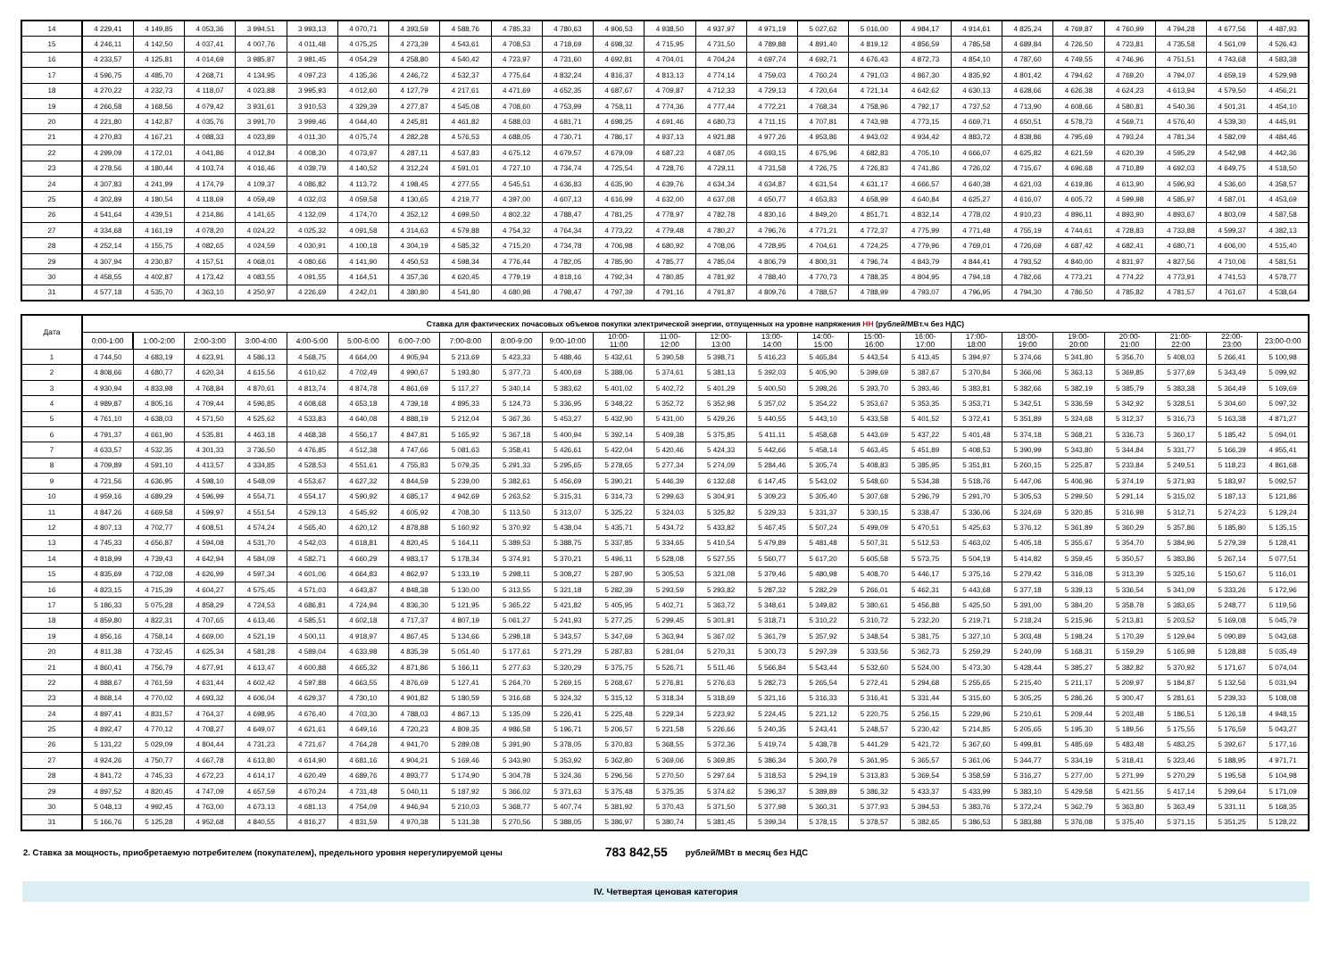| 14 | 4 229,41 | 4 149,85 | 4 053,36 | 3 994,51 | 3 993,13 | 4 070,71 | 4 393,59 | 4 588,76 | 4 785,33 | 4 780,63 | 4 906,53 | 4 938,50 | 4 937,97 | 4 971,19 | 5 027,62 | 5 016,00 | 4 984,17 | 4 914,61 | 4 825,24 | 4 769,87 | 4 760,99 | 4 794,28 | 4 677,56 | 4 487,93 |
| 15 | 4 246,11 | 4 142,50 | 4 037,41 | 4 007,76 | 4 011,48 | 4 075,25 | 4 273,39 | 4 543,61 | 4 708,53 | 4 718,69 | 4 698,32 | 4 715,95 | 4 731,50 | 4 789,88 | 4 891,40 | 4 819,12 | 4 856,59 | 4 785,58 | 4 689,84 | 4 726,50 | 4 723,81 | 4 735,58 | 4 561,09 | 4 526,43 |
| 16 | 4 233,57 | 4 125,81 | 4 014,69 | 3 985,87 | 3 981,45 | 4 054,29 | 4 258,80 | 4 540,42 | 4 723,97 | 4 731,60 | 4 692,81 | 4 704,01 | 4 704,24 | 4 697,74 | 4 692,71 | 4 676,43 | 4 872,73 | 4 854,10 | 4 787,60 | 4 749,55 | 4 746,96 | 4 751,51 | 4 743,68 | 4 583,38 |
| 17 | 4 596,75 | 4 485,70 | 4 268,71 | 4 134,95 | 4 097,23 | 4 135,36 | 4 246,72 | 4 532,37 | 4 775,64 | 4 832,24 | 4 816,37 | 4 813,13 | 4 774,14 | 4 759,03 | 4 760,24 | 4 791,03 | 4 867,30 | 4 835,92 | 4 801,42 | 4 794,62 | 4 769,20 | 4 794,07 | 4 659,19 | 4 529,98 |
| 18 | 4 270,22 | 4 232,73 | 4 118,07 | 4 023,88 | 3 995,93 | 4 012,60 | 4 127,79 | 4 217,61 | 4 471,69 | 4 652,35 | 4 687,67 | 4 709,87 | 4 712,33 | 4 729,13 | 4 720,64 | 4 721,14 | 4 642,62 | 4 630,13 | 4 628,66 | 4 626,38 | 4 624,23 | 4 613,94 | 4 579,50 | 4 456,21 |
| 19 | 4 266,58 | 4 168,56 | 4 079,42 | 3 931,61 | 3 910,53 | 4 329,39 | 4 277,87 | 4 545,08 | 4 708,60 | 4 753,99 | 4 758,11 | 4 774,36 | 4 777,44 | 4 772,21 | 4 768,34 | 4 758,96 | 4 792,17 | 4 737,52 | 4 713,90 | 4 608,66 | 4 580,81 | 4 540,36 | 4 501,31 | 4 454,10 |
| 20 | 4 221,80 | 4 142,87 | 4 035,76 | 3 991,70 | 3 999,46 | 4 044,40 | 4 245,81 | 4 461,82 | 4 588,03 | 4 681,71 | 4 698,25 | 4 691,46 | 4 680,73 | 4 711,15 | 4 707,81 | 4 743,98 | 4 773,15 | 4 669,71 | 4 650,51 | 4 578,73 | 4 569,71 | 4 576,40 | 4 539,30 | 4 445,91 |
| 21 | 4 270,83 | 4 167,21 | 4 088,33 | 4 023,89 | 4 011,30 | 4 075,74 | 4 282,28 | 4 576,53 | 4 688,05 | 4 730,71 | 4 786,17 | 4 937,13 | 4 921,88 | 4 977,26 | 4 953,86 | 4 943,02 | 4 934,42 | 4 883,72 | 4 838,86 | 4 795,69 | 4 793,24 | 4 781,34 | 4 582,09 | 4 484,46 |
| 22 | 4 299,09 | 4 172,01 | 4 041,86 | 4 012,84 | 4 008,30 | 4 073,97 | 4 287,11 | 4 537,83 | 4 675,12 | 4 679,57 | 4 679,09 | 4 687,23 | 4 687,05 | 4 693,15 | 4 675,96 | 4 682,83 | 4 705,10 | 4 666,07 | 4 625,82 | 4 621,59 | 4 620,39 | 4 595,29 | 4 542,98 | 4 442,36 |
| 23 | 4 278,56 | 4 180,44 | 4 103,74 | 4 016,46 | 4 039,79 | 4 140,52 | 4 312,24 | 4 591,01 | 4 727,10 | 4 734,74 | 4 725,54 | 4 728,76 | 4 729,11 | 4 731,58 | 4 726,75 | 4 726,83 | 4 741,86 | 4 726,02 | 4 715,67 | 4 696,68 | 4 710,89 | 4 692,03 | 4 649,75 | 4 518,50 |
| 24 | 4 307,83 | 4 241,99 | 4 174,79 | 4 109,37 | 4 086,82 | 4 113,72 | 4 198,45 | 4 277,55 | 4 545,51 | 4 636,83 | 4 635,90 | 4 639,76 | 4 634,34 | 4 634,87 | 4 631,54 | 4 631,17 | 4 666,57 | 4 640,38 | 4 621,03 | 4 619,86 | 4 613,90 | 4 596,93 | 4 536,60 | 4 358,57 |
| 25 | 4 302,89 | 4 180,54 | 4 118,69 | 4 059,49 | 4 032,03 | 4 059,58 | 4 130,65 | 4 219,77 | 4 397,00 | 4 607,13 | 4 616,99 | 4 632,00 | 4 637,08 | 4 650,77 | 4 653,83 | 4 658,99 | 4 640,84 | 4 625,27 | 4 616,07 | 4 605,72 | 4 599,98 | 4 585,97 | 4 587,01 | 4 453,69 |
| 26 | 4 541,64 | 4 439,51 | 4 214,86 | 4 141,65 | 4 132,09 | 4 174,70 | 4 352,12 | 4 699,50 | 4 802,32 | 4 788,47 | 4 781,25 | 4 778,97 | 4 782,78 | 4 830,16 | 4 849,20 | 4 851,71 | 4 832,14 | 4 778,02 | 4 910,23 | 4 896,11 | 4 893,90 | 4 893,67 | 4 803,09 | 4 587,58 |
| 27 | 4 334,68 | 4 161,19 | 4 078,20 | 4 024,22 | 4 025,32 | 4 091,58 | 4 314,63 | 4 579,88 | 4 754,32 | 4 764,34 | 4 773,22 | 4 779,48 | 4 780,27 | 4 796,76 | 4 771,21 | 4 772,37 | 4 775,99 | 4 771,48 | 4 755,19 | 4 744,61 | 4 728,83 | 4 733,88 | 4 599,37 | 4 382,13 |
| 28 | 4 252,14 | 4 155,75 | 4 082,65 | 4 024,59 | 4 030,91 | 4 100,18 | 4 304,19 | 4 585,32 | 4 715,20 | 4 734,78 | 4 706,98 | 4 680,92 | 4 708,06 | 4 728,95 | 4 704,61 | 4 724,25 | 4 779,96 | 4 769,01 | 4 726,69 | 4 687,42 | 4 682,41 | 4 680,71 | 4 606,00 | 4 515,40 |
| 29 | 4 307,94 | 4 230,87 | 4 157,51 | 4 068,01 | 4 080,66 | 4 141,90 | 4 450,53 | 4 598,34 | 4 776,44 | 4 782,05 | 4 785,90 | 4 785,77 | 4 785,04 | 4 806,79 | 4 800,31 | 4 796,74 | 4 843,79 | 4 844,41 | 4 793,52 | 4 840,00 | 4 831,97 | 4 827,56 | 4 710,06 | 4 581,51 |
| 30 | 4 458,55 | 4 402,87 | 4 173,42 | 4 083,55 | 4 091,55 | 4 164,51 | 4 357,36 | 4 620,45 | 4 779,19 | 4 818,16 | 4 792,34 | 4 780,85 | 4 781,92 | 4 788,40 | 4 770,73 | 4 788,35 | 4 804,95 | 4 794,18 | 4 782,66 | 4 773,21 | 4 774,22 | 4 773,91 | 4 741,53 | 4 578,77 |
| 31 | 4 577,18 | 4 535,70 | 4 363,10 | 4 250,97 | 4 226,69 | 4 242,01 | 4 380,80 | 4 541,80 | 4 680,98 | 4 798,47 | 4 797,39 | 4 791,16 | 4 791,87 | 4 809,76 | 4 788,57 | 4 788,99 | 4 793,07 | 4 796,95 | 4 794,30 | 4 786,50 | 4 785,82 | 4 781,57 | 4 761,67 | 4 538,64 |
| Дата | Ставка для фактических почасовых объемов покупки электрической энергии, отпущенных на уровне напряжения НН (рублей/МВт.ч без НДС) | | | | | | | | | | | | | | | | | | | | | | | |
| --- | --- | --- | --- | --- | --- | --- | --- | --- | --- | --- | --- | --- | --- | --- | --- | --- | --- | --- | --- | --- | --- | --- | --- | --- |
| | 0:00-1:00 | 1:00-2:00 | 2:00-3:00 | 3:00-4:00 | 4:00-5:00 | 5:00-6:00 | 6:00-7:00 | 7:00-8:00 | 8:00-9:00 | 9:00-10:00 | 10:00- 11:00 | 11:00- 12:00 | 12:00- 13:00 | 13:00- 14:00 | 14:00- 15:00 | 15:00- 16:00 | 16:00- 17:00 | 17:00- 18:00 | 18:00- 19:00 | 19:00- 20:00 | 20:00- 21:00 | 21:00- 22:00 | 22:00- 23:00 | 23:00-0:00 |
| 1 | 4 744,50 | 4 683,19 | 4 623,91 | 4 586,13 | 4 568,75 | 4 664,00 | 4 905,94 | 5 213,69 | 5 423,33 | 5 488,46 | 5 432,61 | 5 390,58 | 5 398,71 | 5 416,23 | 5 465,84 | 5 443,54 | 5 413,45 | 5 394,97 | 5 374,66 | 5 341,80 | 5 356,70 | 5 408,03 | 5 266,41 | 5 100,98 |
| 2 | 4 808,66 | 4 680,77 | 4 620,34 | 4 615,56 | 4 610,62 | 4 702,49 | 4 990,67 | 5 193,80 | 5 377,73 | 5 400,69 | 5 388,06 | 5 374,61 | 5 381,13 | 5 392,03 | 5 405,90 | 5 399,69 | 5 387,67 | 5 370,84 | 5 366,06 | 5 363,13 | 5 369,85 | 5 377,69 | 5 343,49 | 5 099,92 |
| 3 | 4 930,94 | 4 833,98 | 4 768,84 | 4 870,61 | 4 813,74 | 4 874,78 | 4 861,69 | 5 117,27 | 5 340,14 | 5 383,62 | 5 401,02 | 5 402,72 | 5 401,29 | 5 400,50 | 5 398,26 | 5 393,70 | 5 393,46 | 5 383,81 | 5 382,66 | 5 382,19 | 5 385,79 | 5 383,38 | 5 364,49 | 5 169,69 |
| 4 | 4 989,87 | 4 805,16 | 4 709,44 | 4 596,85 | 4 608,68 | 4 653,18 | 4 739,18 | 4 895,33 | 5 124,73 | 5 336,95 | 5 348,22 | 5 352,72 | 5 352,98 | 5 357,02 | 5 354,22 | 5 353,67 | 5 353,35 | 5 353,71 | 5 342,51 | 5 336,59 | 5 342,92 | 5 328,51 | 5 304,60 | 5 097,32 |
| 5 | 4 761,10 | 4 638,03 | 4 571,50 | 4 525,62 | 4 533,83 | 4 640,08 | 4 888,19 | 5 212,04 | 5 367,36 | 5 453,27 | 5 432,90 | 5 431,00 | 5 429,26 | 5 440,55 | 5 443,10 | 5 433,58 | 5 401,52 | 5 372,41 | 5 351,89 | 5 324,68 | 5 312,37 | 5 316,73 | 5 163,38 | 4 871,27 |
| 6 | 4 791,37 | 4 661,90 | 4 535,81 | 4 463,18 | 4 468,38 | 4 556,17 | 4 847,81 | 5 165,92 | 5 367,18 | 5 400,94 | 5 392,14 | 5 409,38 | 5 375,85 | 5 411,11 | 5 458,68 | 5 443,69 | 5 437,22 | 5 401,48 | 5 374,18 | 5 368,21 | 5 336,73 | 5 360,17 | 5 185,42 | 5 094,01 |
| 7 | 4 633,57 | 4 532,35 | 4 301,33 | 3 736,50 | 4 476,85 | 4 512,38 | 4 747,66 | 5 081,63 | 5 358,41 | 5 426,61 | 5 422,04 | 5 420,46 | 5 424,33 | 5 442,66 | 5 458,14 | 5 463,45 | 5 451,89 | 5 408,53 | 5 390,99 | 5 343,80 | 5 344,84 | 5 331,77 | 5 166,39 | 4 955,41 |
| 8 | 4 709,89 | 4 591,10 | 4 413,57 | 4 334,85 | 4 528,53 | 4 551,61 | 4 755,83 | 5 079,35 | 5 291,33 | 5 295,65 | 5 278,65 | 5 277,34 | 5 274,09 | 5 284,46 | 5 305,74 | 5 408,83 | 5 385,95 | 5 351,81 | 5 260,15 | 5 225,87 | 5 233,84 | 5 249,51 | 5 118,23 | 4 861,68 |
| 9 | 4 721,56 | 4 636,95 | 4 598,10 | 4 548,09 | 4 553,67 | 4 627,32 | 4 844,59 | 5 239,00 | 5 382,61 | 5 456,69 | 5 390,21 | 5 446,39 | 6 132,68 | 6 147,45 | 5 543,02 | 5 548,60 | 5 534,38 | 5 518,76 | 5 447,06 | 5 406,96 | 5 374,19 | 5 371,93 | 5 183,97 | 5 092,57 |
| 10 | 4 959,16 | 4 689,29 | 4 596,99 | 4 554,71 | 4 554,17 | 4 590,92 | 4 685,17 | 4 942,69 | 5 263,52 | 5 315,31 | 5 314,73 | 5 299,63 | 5 304,91 | 5 309,23 | 5 305,40 | 5 307,68 | 5 296,79 | 5 291,70 | 5 305,53 | 5 299,50 | 5 291,14 | 5 315,02 | 5 187,13 | 5 121,86 |
| 11 | 4 847,26 | 4 669,58 | 4 599,97 | 4 551,54 | 4 529,13 | 4 545,92 | 4 605,92 | 4 708,30 | 5 113,50 | 5 313,07 | 5 325,22 | 5 324,03 | 5 325,82 | 5 329,33 | 5 331,37 | 5 330,15 | 5 338,47 | 5 336,06 | 5 324,69 | 5 320,85 | 5 316,98 | 5 312,71 | 5 274,23 | 5 129,24 |
| 12 | 4 807,13 | 4 702,77 | 4 608,51 | 4 574,24 | 4 565,40 | 4 620,12 | 4 878,88 | 5 160,92 | 5 370,92 | 5 438,04 | 5 435,71 | 5 434,72 | 5 433,82 | 5 467,45 | 5 507,24 | 5 499,09 | 5 470,51 | 5 425,63 | 5 376,12 | 5 361,89 | 5 360,29 | 5 357,86 | 5 185,80 | 5 135,15 |
| 13 | 4 745,33 | 4 656,87 | 4 594,08 | 4 531,70 | 4 542,03 | 4 618,81 | 4 820,45 | 5 164,11 | 5 389,53 | 5 388,75 | 5 337,85 | 5 334,65 | 5 410,54 | 5 479,89 | 5 481,48 | 5 507,31 | 5 512,53 | 5 463,02 | 5 405,18 | 5 355,67 | 5 354,70 | 5 384,96 | 5 279,39 | 5 128,41 |
| 14 | 4 818,99 | 4 739,43 | 4 642,94 | 4 584,09 | 4 582,71 | 4 660,29 | 4 983,17 | 5 178,34 | 5 374,91 | 5 370,21 | 5 496,11 | 5 528,08 | 5 527,55 | 5 560,77 | 5 617,20 | 5 605,58 | 5 573,75 | 5 504,19 | 5 414,82 | 5 359,45 | 5 350,57 | 5 383,86 | 5 267,14 | 5 077,51 |
| 15 | 4 835,69 | 4 732,08 | 4 626,99 | 4 597,34 | 4 601,06 | 4 664,83 | 4 862,97 | 5 133,19 | 5 298,11 | 5 308,27 | 5 287,90 | 5 305,53 | 5 321,08 | 5 379,46 | 5 480,98 | 5 408,70 | 5 446,17 | 5 375,16 | 5 279,42 | 5 316,08 | 5 313,39 | 5 325,16 | 5 150,67 | 5 116,01 |
| 16 | 4 823,15 | 4 715,39 | 4 604,27 | 4 575,45 | 4 571,03 | 4 643,87 | 4 848,38 | 5 130,00 | 5 313,55 | 5 321,18 | 5 282,39 | 5 293,59 | 5 293,82 | 5 287,32 | 5 282,29 | 5 266,01 | 5 462,31 | 5 443,68 | 5 377,18 | 5 339,13 | 5 336,54 | 5 341,09 | 5 333,26 | 5 172,96 |
| 17 | 5 186,33 | 5 075,28 | 4 858,29 | 4 724,53 | 4 686,81 | 4 724,94 | 4 836,30 | 5 121,95 | 5 365,22 | 5 421,82 | 5 405,95 | 5 402,71 | 5 363,72 | 5 348,61 | 5 349,82 | 5 380,61 | 5 456,88 | 5 425,50 | 5 391,00 | 5 384,20 | 5 358,78 | 5 383,65 | 5 248,77 | 5 119,56 |
| 18 | 4 859,80 | 4 822,31 | 4 707,65 | 4 613,46 | 4 585,51 | 4 602,18 | 4 717,37 | 4 807,19 | 5 061,27 | 5 241,93 | 5 277,25 | 5 299,45 | 5 301,91 | 5 318,71 | 5 310,22 | 5 310,72 | 5 232,20 | 5 219,71 | 5 218,24 | 5 215,96 | 5 213,81 | 5 203,52 | 5 169,08 | 5 045,79 |
| 19 | 4 856,16 | 4 758,14 | 4 669,00 | 4 521,19 | 4 500,11 | 4 918,97 | 4 867,45 | 5 134,66 | 5 298,18 | 5 343,57 | 5 347,69 | 5 363,94 | 5 367,02 | 5 361,79 | 5 357,92 | 5 348,54 | 5 381,75 | 5 327,10 | 5 303,48 | 5 198,24 | 5 170,39 | 5 129,94 | 5 090,89 | 5 043,68 |
| 20 | 4 811,38 | 4 732,45 | 4 625,34 | 4 581,28 | 4 589,04 | 4 633,98 | 4 835,39 | 5 051,40 | 5 177,61 | 5 271,29 | 5 287,83 | 5 281,04 | 5 270,31 | 5 300,73 | 5 297,39 | 5 333,56 | 5 362,73 | 5 259,29 | 5 240,09 | 5 168,31 | 5 159,29 | 5 165,98 | 5 128,88 | 5 035,49 |
| 21 | 4 860,41 | 4 756,79 | 4 677,91 | 4 613,47 | 4 600,88 | 4 665,32 | 4 871,86 | 5 166,11 | 5 277,63 | 5 320,29 | 5 375,75 | 5 526,71 | 5 511,46 | 5 566,84 | 5 543,44 | 5 532,60 | 5 524,00 | 5 473,30 | 5 428,44 | 5 385,27 | 5 382,82 | 5 370,92 | 5 171,67 | 5 074,04 |
| 22 | 4 888,67 | 4 761,59 | 4 631,44 | 4 602,42 | 4 597,88 | 4 663,55 | 4 876,69 | 5 127,41 | 5 264,70 | 5 269,15 | 5 268,67 | 5 276,81 | 5 276,63 | 5 282,73 | 5 265,54 | 5 272,41 | 5 294,68 | 5 255,65 | 5 215,40 | 5 211,17 | 5 209,97 | 5 184,87 | 5 132,56 | 5 031,94 |
| 23 | 4 868,14 | 4 770,02 | 4 693,32 | 4 606,04 | 4 629,37 | 4 730,10 | 4 901,82 | 5 180,59 | 5 316,68 | 5 324,32 | 5 315,12 | 5 318,34 | 5 318,69 | 5 321,16 | 5 316,33 | 5 316,41 | 5 331,44 | 5 315,60 | 5 305,25 | 5 286,26 | 5 300,47 | 5 281,61 | 5 239,33 | 5 108,08 |
| 24 | 4 897,41 | 4 831,57 | 4 764,37 | 4 698,95 | 4 676,40 | 4 703,30 | 4 788,03 | 4 867,13 | 5 135,09 | 5 226,41 | 5 225,48 | 5 229,34 | 5 223,92 | 5 224,45 | 5 221,12 | 5 220,75 | 5 256,15 | 5 229,96 | 5 210,61 | 5 209,44 | 5 203,48 | 5 186,51 | 5 126,18 | 4 948,15 |
| 25 | 4 892,47 | 4 770,12 | 4 708,27 | 4 649,07 | 4 621,61 | 4 649,16 | 4 720,23 | 4 809,35 | 4 986,58 | 5 196,71 | 5 206,57 | 5 221,58 | 5 226,66 | 5 240,35 | 5 243,41 | 5 248,57 | 5 230,42 | 5 214,85 | 5 205,65 | 5 195,30 | 5 189,56 | 5 175,55 | 5 176,59 | 5 043,27 |
| 26 | 5 131,22 | 5 029,09 | 4 804,44 | 4 731,23 | 4 721,67 | 4 764,28 | 4 941,70 | 5 289,08 | 5 391,90 | 5 378,05 | 5 370,83 | 5 368,55 | 5 372,36 | 5 419,74 | 5 438,78 | 5 441,29 | 5 421,72 | 5 367,60 | 5 499,81 | 5 485,69 | 5 483,48 | 5 483,25 | 5 392,67 | 5 177,16 |
| 27 | 4 924,26 | 4 750,77 | 4 667,78 | 4 613,80 | 4 614,90 | 4 681,16 | 4 904,21 | 5 169,46 | 5 343,90 | 5 353,92 | 5 362,80 | 5 369,06 | 5 369,85 | 5 386,34 | 5 360,79 | 5 361,95 | 5 365,57 | 5 361,06 | 5 344,77 | 5 334,19 | 5 318,41 | 5 323,46 | 5 188,95 | 4 971,71 |
| 28 | 4 841,72 | 4 745,33 | 4 672,23 | 4 614,17 | 4 620,49 | 4 689,76 | 4 893,77 | 5 174,90 | 5 304,78 | 5 324,36 | 5 296,56 | 5 270,50 | 5 297,64 | 5 318,53 | 5 294,19 | 5 313,83 | 5 369,54 | 5 358,59 | 5 316,27 | 5 277,00 | 5 271,99 | 5 270,29 | 5 195,58 | 5 104,98 |
| 29 | 4 897,52 | 4 820,45 | 4 747,09 | 4 657,59 | 4 670,24 | 4 731,48 | 5 040,11 | 5 187,92 | 5 366,02 | 5 371,63 | 5 375,48 | 5 375,35 | 5 374,62 | 5 396,37 | 5 389,89 | 5 386,32 | 5 433,37 | 5 433,99 | 5 383,10 | 5 429,58 | 5 421,55 | 5 417,14 | 5 299,64 | 5 171,09 |
| 30 | 5 048,13 | 4 992,45 | 4 763,00 | 4 673,13 | 4 681,13 | 4 754,09 | 4 946,94 | 5 210,03 | 5 368,77 | 5 407,74 | 5 381,92 | 5 370,43 | 5 371,50 | 5 377,98 | 5 360,31 | 5 377,93 | 5 394,53 | 5 383,76 | 5 372,24 | 5 362,79 | 5 363,80 | 5 363,49 | 5 331,11 | 5 168,35 |
| 31 | 5 166,76 | 5 125,28 | 4 952,68 | 4 840,55 | 4 816,27 | 4 831,59 | 4 970,38 | 5 131,38 | 5 270,56 | 5 388,05 | 5 386,97 | 5 380,74 | 5 381,45 | 5 399,34 | 5 378,15 | 5 378,57 | 5 382,65 | 5 386,53 | 5 383,88 | 5 376,08 | 5 375,40 | 5 371,15 | 5 351,25 | 5 128,22 |
2. Ставка за мощность, приобретаемую потребителем (покупателем), предельного уровня нерегулируемой цены 783 842,55 рублей/МВт в месяц без НДС
IV. Четвертая ценовая категория